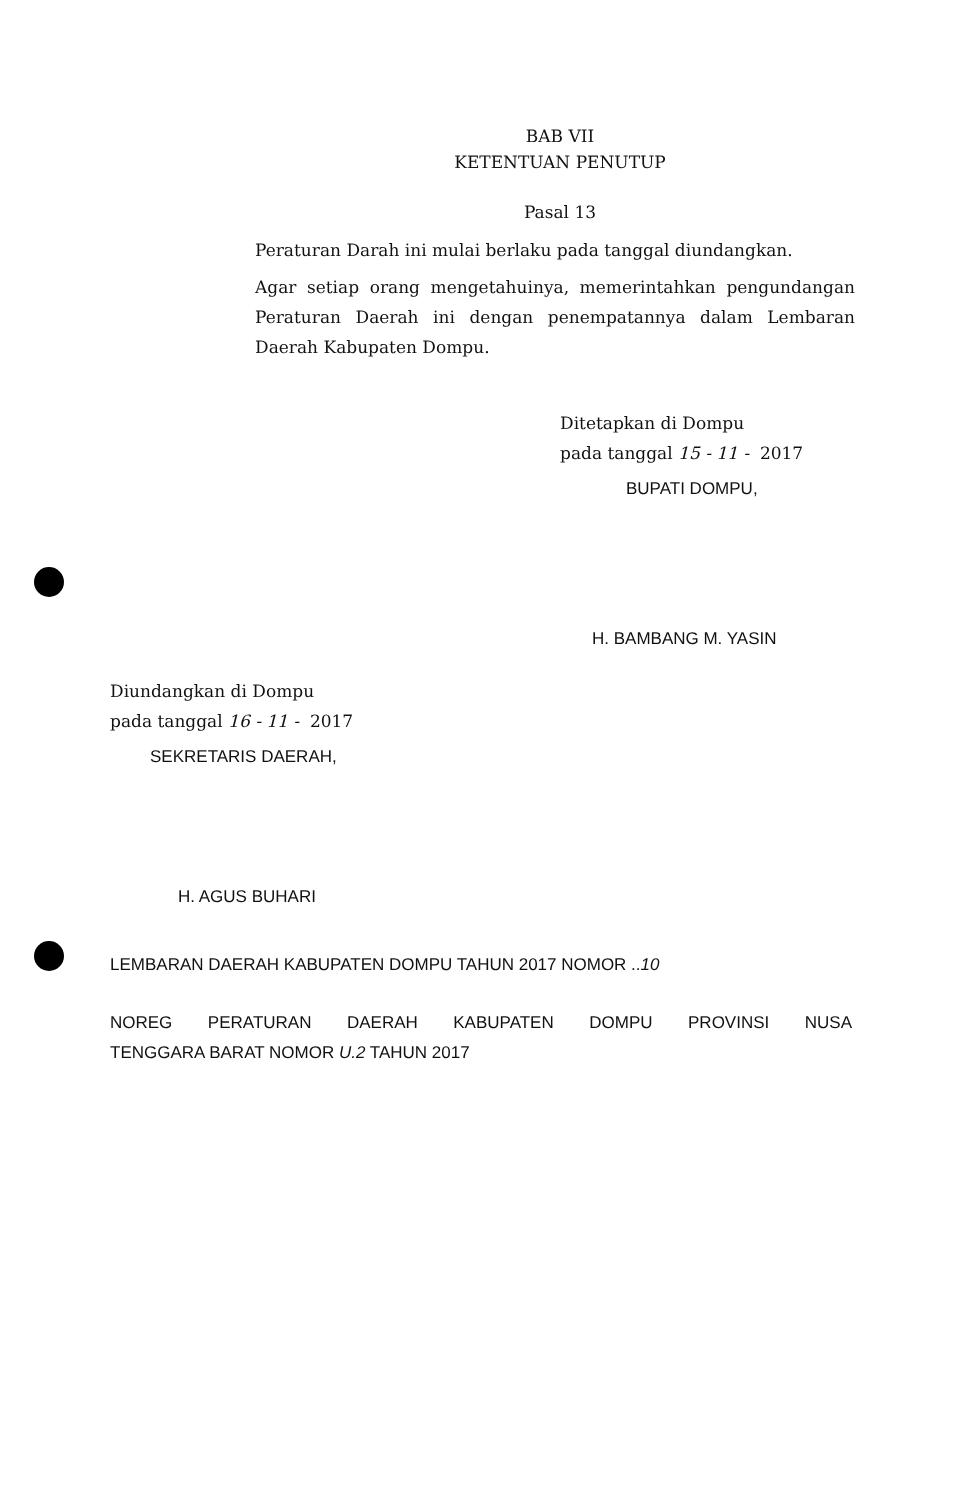BAB VII
KETENTUAN PENUTUP
Pasal 13
Peraturan Darah ini mulai berlaku pada tanggal diundangkan.
Agar setiap orang mengetahuinya, memerintahkan pengundangan Peraturan Daerah ini dengan penempatannya dalam Lembaran Daerah Kabupaten Dompu.
Ditetapkan di Dompu
pada tanggal 15 - 11 - 2017
BUPATI DOMPU,
H. BAMBANG M. YASIN
Diundangkan di Dompu
pada tanggal 16 - 11 - 2017
SEKRETARIS DAERAH,
H. AGUS BUHARI
LEMBARAN DAERAH KABUPATEN DOMPU TAHUN 2017 NOMOR ..10
NOREG PERATURAN DAERAH KABUPATEN DOMPU PROVINSI NUSA
TENGGARA BARAT NOMOR U.2 TAHUN 2017